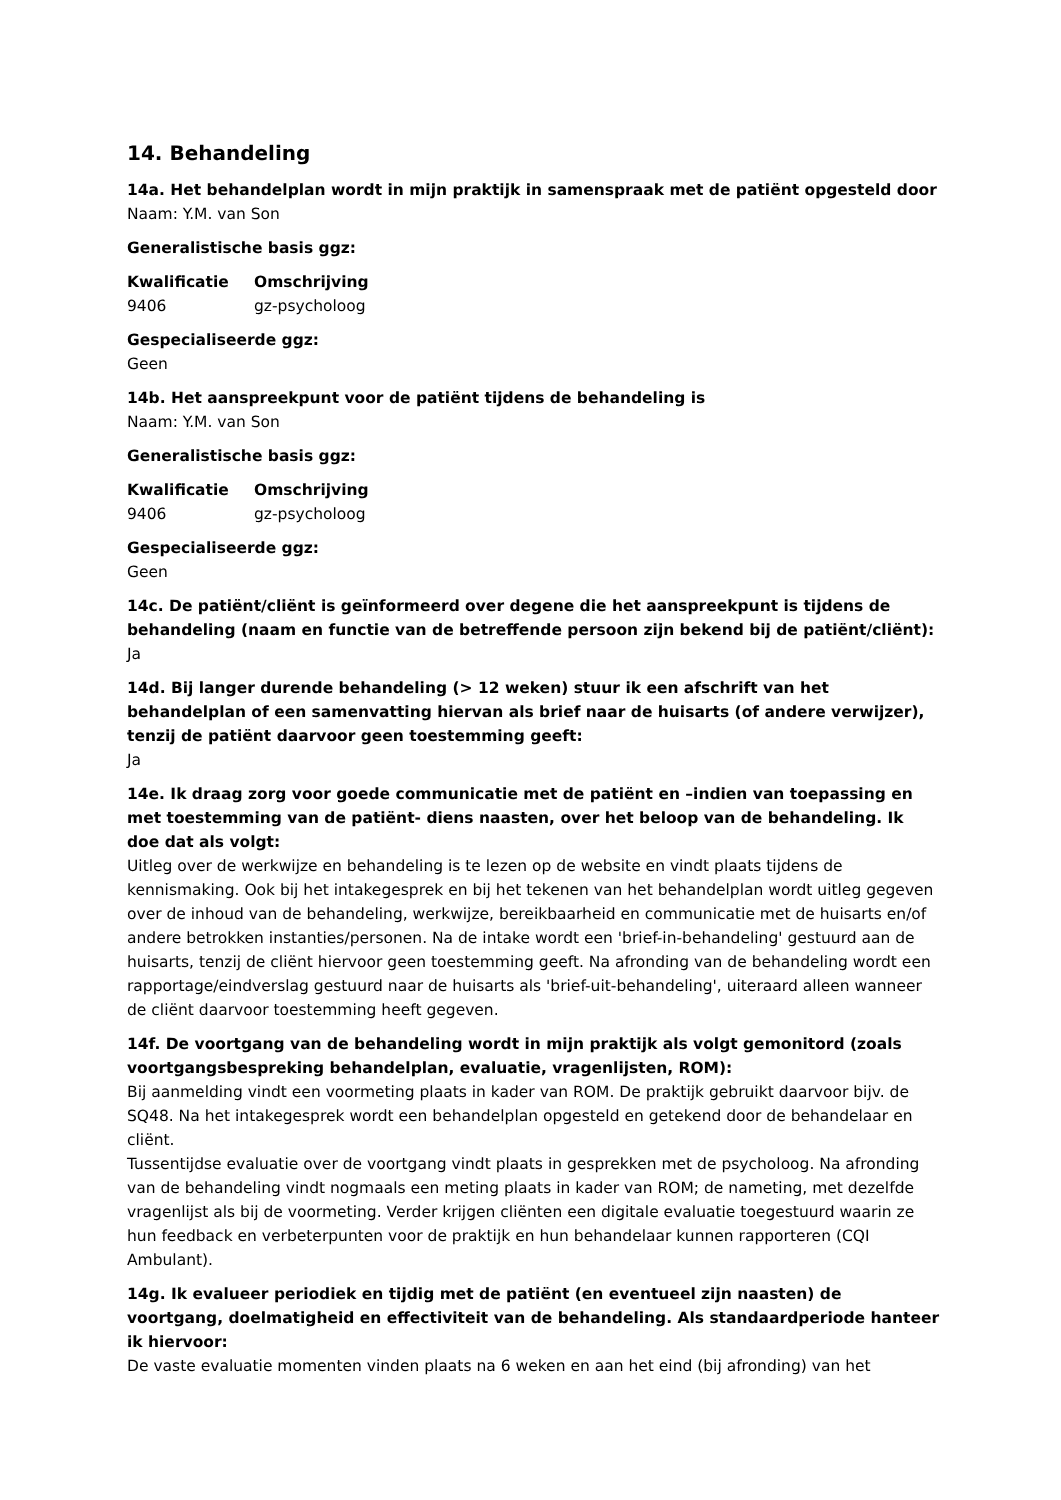14. Behandeling
14a. Het behandelplan wordt in mijn praktijk in samenspraak met de patiënt opgesteld door
Naam: Y.M. van Son
Generalistische basis ggz:
| Kwalificatie | Omschrijving |
| --- | --- |
| 9406 | gz-psycholoog |
Gespecialiseerde ggz:
Geen
14b. Het aanspreekpunt voor de patiënt tijdens de behandeling is
Naam: Y.M. van Son
Generalistische basis ggz:
| Kwalificatie | Omschrijving |
| --- | --- |
| 9406 | gz-psycholoog |
Gespecialiseerde ggz:
Geen
14c. De patiënt/cliënt is geïnformeerd over degene die het aanspreekpunt is tijdens de behandeling (naam en functie van de betreffende persoon zijn bekend bij de patiënt/cliënt):
Ja
14d. Bij langer durende behandeling (> 12 weken) stuur ik een afschrift van het behandelplan of een samenvatting hiervan als brief naar de huisarts (of andere verwijzer), tenzij de patiënt daarvoor geen toestemming geeft:
Ja
14e. Ik draag zorg voor goede communicatie met de patiënt en –indien van toepassing en met toestemming van de patiënt- diens naasten, over het beloop van de behandeling. Ik doe dat als volgt:
Uitleg over de werkwijze en behandeling is te lezen op de website en vindt plaats tijdens de kennismaking. Ook bij het intakegesprek en bij het tekenen van het behandelplan wordt uitleg gegeven over de inhoud van de behandeling, werkwijze, bereikbaarheid en communicatie met de huisarts en/of andere betrokken instanties/personen. Na de intake wordt een 'brief-in-behandeling' gestuurd aan de huisarts, tenzij de cliënt hiervoor geen toestemming geeft. Na afronding van de behandeling wordt een rapportage/eindverslag gestuurd naar de huisarts als 'brief-uit-behandeling', uiteraard alleen wanneer de cliënt daarvoor toestemming heeft gegeven.
14f. De voortgang van de behandeling wordt in mijn praktijk als volgt gemonitord (zoals voortgangsbespreking behandelplan, evaluatie, vragenlijsten, ROM):
Bij aanmelding vindt een voormeting plaats in kader van ROM. De praktijk gebruikt daarvoor bijv. de SQ48. Na het intakegesprek wordt een behandelplan opgesteld en getekend door de behandelaar en cliënt.
Tussentijdse evaluatie over de voortgang vindt plaats in gesprekken met de psycholoog. Na afronding van de behandeling vindt nogmaals een meting plaats in kader van ROM; de nameting, met dezelfde vragenlijst als bij de voormeting. Verder krijgen cliënten een digitale evaluatie toegestuurd waarin ze hun feedback en verbeterpunten voor de praktijk en hun behandelaar kunnen rapporteren (CQI Ambulant).
14g. Ik evalueer periodiek en tijdig met de patiënt (en eventueel zijn naasten) de voortgang, doelmatigheid en effectiviteit van de behandeling. Als standaardperiode hanteer ik hiervoor:
De vaste evaluatie momenten vinden plaats na 6 weken en aan het eind (bij afronding) van het